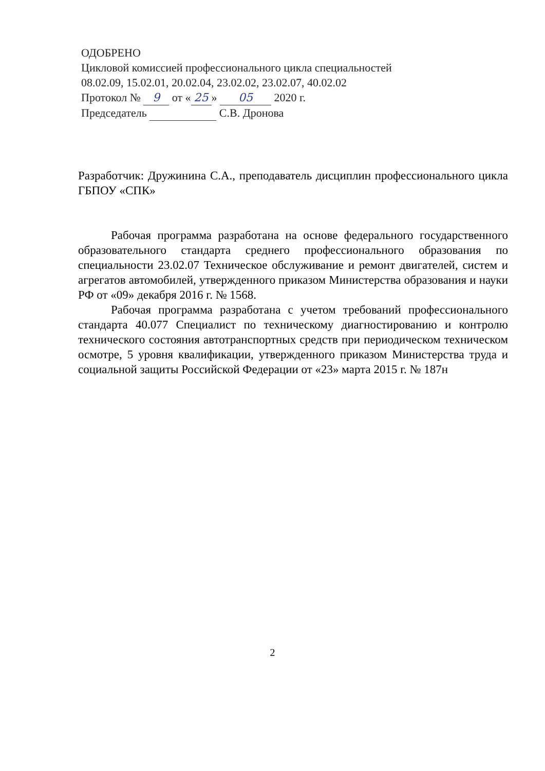ОДОБРЕНО
Цикловой комиссией профессионального цикла специальностей
08.02.09, 15.02.01, 20.02.04, 23.02.02, 23.02.07, 40.02.02
Протокол № 9 от « 25 » 05 2020 г.
Председатель С.В. Дронова
Разработчик: Дружинина С.А., преподаватель дисциплин профессионального цикла ГБПОУ «СПК»
Рабочая программа разработана на основе федерального государственного образовательного стандарта среднего профессионального образования по специальности 23.02.07 Техническое обслуживание и ремонт двигателей, систем и агрегатов автомобилей, утвержденного приказом Министерства образования и науки РФ от «09» декабря 2016 г. № 1568.
Рабочая программа разработана с учетом требований профессионального стандарта 40.077 Специалист по техническому диагностированию и контролю технического состояния автотранспортных средств при периодическом техническом осмотре, 5 уровня квалификации, утвержденного приказом Министерства труда и социальной защиты Российской Федерации от «23» марта 2015 г. № 187н
2